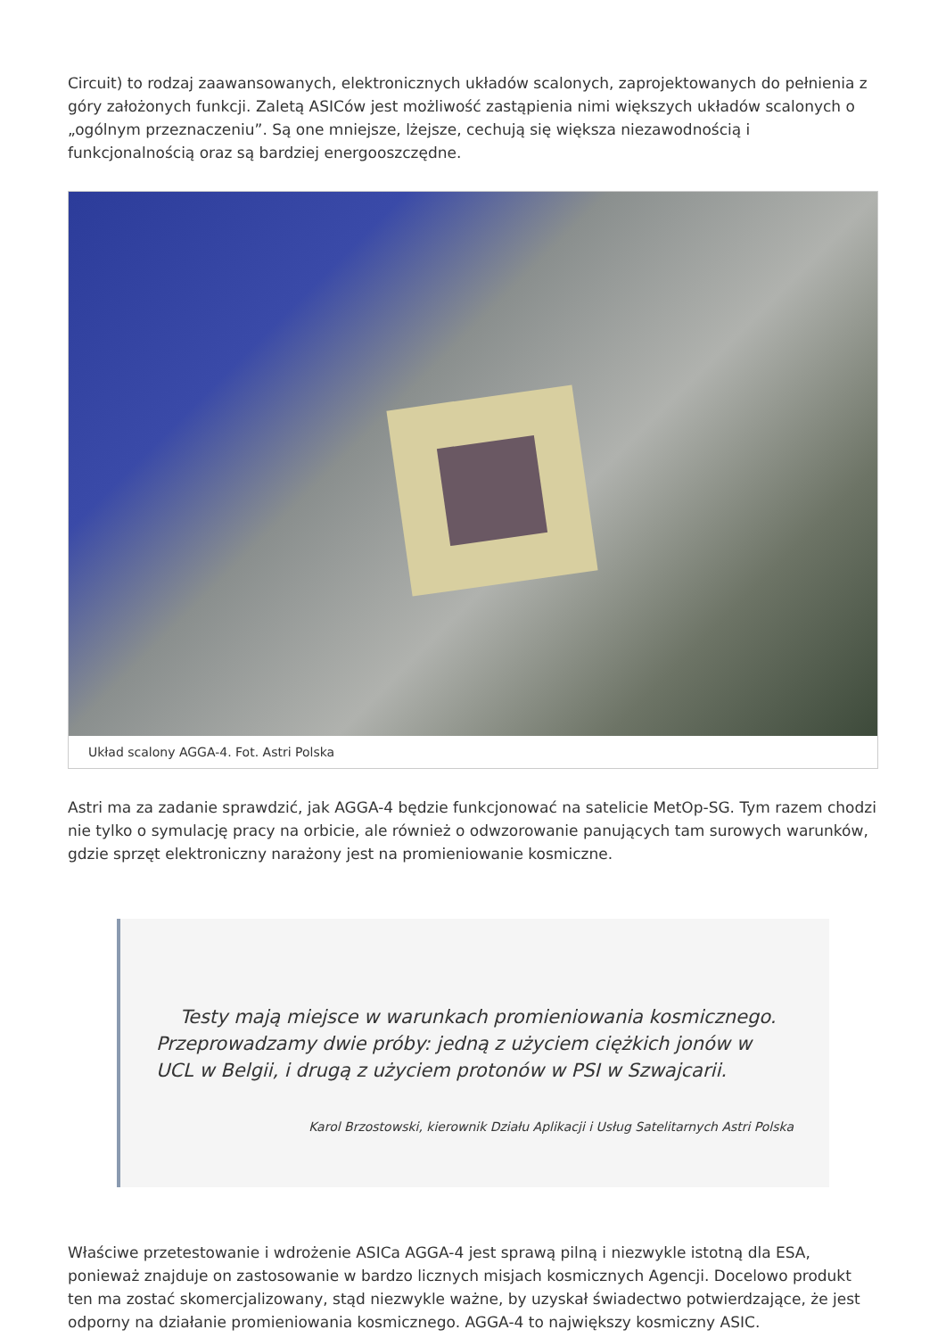Circuit) to rodzaj zaawansowanych, elektronicznych układów scalonych, zaprojektowanych do pełnienia z góry założonych funkcji. Zaletą ASICów jest możliwość zastąpienia nimi większych układów scalonych o „ogólnym przeznaczeniu”. Są one mniejsze, lżejsze, cechują się większa niezawodnością i funkcjonalnością oraz są bardziej energooszczędne.
Układ scalony AGGA-4. Fot. Astri Polska
Astri ma za zadanie sprawdzić, jak AGGA-4 będzie funkcjonować na satelicie MetOp-SG. Tym razem chodzi nie tylko o symulację pracy na orbicie, ale również o odwzorowanie panujących tam surowych warunków, gdzie sprzęt elektroniczny narażony jest na promieniowanie kosmiczne.
Testy mają miejsce w warunkach promieniowania kosmicznego. Przeprowadzamy dwie próby: jedną z użyciem ciężkich jonów w UCL w Belgii, i drugą z użyciem protonów w PSI w Szwajcarii.
Karol Brzostowski, kierownik Działu Aplikacji i Usług Satelitarnych Astri Polska
Właściwe przetestowanie i wdrożenie ASICa AGGA-4 jest sprawą pilną i niezwykle istotną dla ESA, ponieważ znajduje on zastosowanie w bardzo licznych misjach kosmicznych Agencji. Docelowo produkt ten ma zostać skomercjalizowany, stąd niezwykle ważne, by uzyskał świadectwo potwierdzające, że jest odporny na działanie promieniowania kosmicznego. AGGA-4 to największy kosmiczny ASIC.